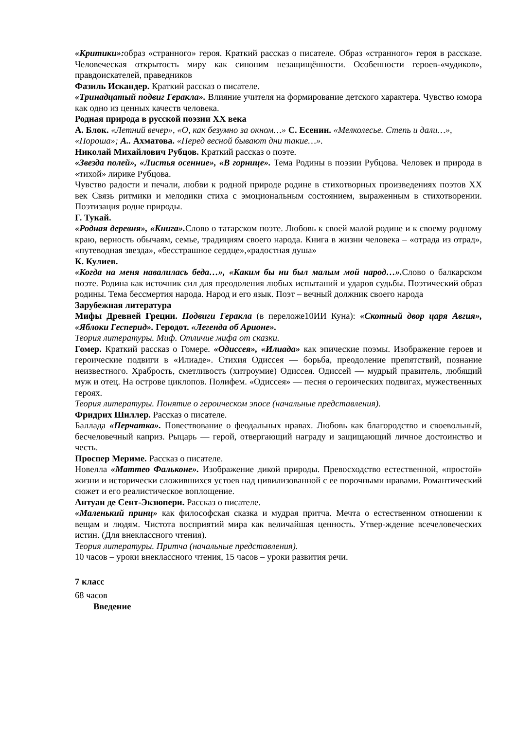«Критики»: образ «странного» героя. Краткий рассказ о писателе. Образ «странного» героя в рассказе. Человеческая открытость миру как синоним незащищённости. Особенности героев-«чудиков», правдоискателей, праведников
Фазиль Искандер. Краткий рассказ о писателе.
«Тринадцатый подвиг Геракла». Влияние учителя на формирование детского характера. Чувство юмора как одно из ценных качеств человека.
Родная природа в русской поэзии XX века
А. Блок. «Летний вечер», «О, как безумно за окном…» С. Есенин. «Мелколесье. Степь и дали…», «Пороша»; А.. Ахматова. «Перед весной бывают дни такие…».
Николай Михайлович Рубцов. Краткий рассказ о поэте.
«Звезда полей», «Листья осенние», «В горнице». Тема Родины в поэзии Рубцова. Человек и природа в «тихой» лирике Рубцова.
Чувство радости и печали, любви к родной природе родине в стихотворных произведениях поэтов XX век Связь ритмики и мелодики стиха с эмоциональным состоянием, выраженным в стихотворении. Поэтизация родне природы.
Г. Тукай.
«Родная деревня», «Книга». Слово о татарском поэте. Любовь к своей малой родине и к своему родному краю, верность обычаям, семье, традициям своего народа. Книга в жизни человека – «отрада из отрад», «путеводная звезда», «бесстрашное сердце»,«радостная душа»
К. Кулиев.
«Когда на меня навалилась беда…», «Каким бы ни был малым мой народ…». Слово о балкарском поэте. Родина как источник сил для преодоления любых испытаний и ударов судьбы. Поэтический образ родины. Тема бессмертия народа. Народ и его язык. Поэт – вечный должник своего народа
Зарубежная литература
Мифы Древней Греции. Подвиги Геракла (в переложе10ИИ Куна): «Скотный двор царя Авгия», «Яблоки Гесперид». Геродот. «Легенда об Арионе».
Теория литературы. Миф. Отличие мифа от сказки.
Гомер. Краткий рассказ о Гомере. «Одиссея», «Илиада» как эпические поэмы. Изображение героев и героические подвиги в «Илиаде». Стихия Одиссея — борьба, преодоление препятствий, познание неизвестного. Храбрость, сметливость (хитроумие) Одиссея. Одиссей — мудрый правитель, любящий муж и отец. На острове циклопов. Полифем. «Одиссея» — песня о героических подвигах, мужественных героях.
Теория литературы. Понятие о героическом эпосе (начальные представления).
Фридрих Шиллер. Рассказ о писателе.
Баллада «Перчатка». Повествование о феодальных нравах. Любовь как благородство и своевольный, бесчеловечный каприз. Рыцарь — герой, отвергающий награду и защищающий личное достоинство и честь.
Проспер Мериме. Рассказ о писателе.
Новелла «Маттео Фальконе». Изображение дикой природы. Превосходство естественной, «простой» жизни и исторически сложившихся устоев над цивилизованной с ее порочными нравами. Романтический сюжет и его реалистическое воплощение.
Антуан де Сент-Экзюпери. Рассказ о писателе.
«Маленький принц» как философская сказка и мудрая притча. Мечта о естественном отношении к вещам и людям. Чистота восприятий мира как величайшая ценность. Утвер-ждение всечеловеческих истин. (Для внеклассного чтения).
Теория литературы. Притча (начальные представления).
10 часов – уроки внеклассного чтения, 15 часов – уроки развития речи.
7 класс
68 часов
Введение